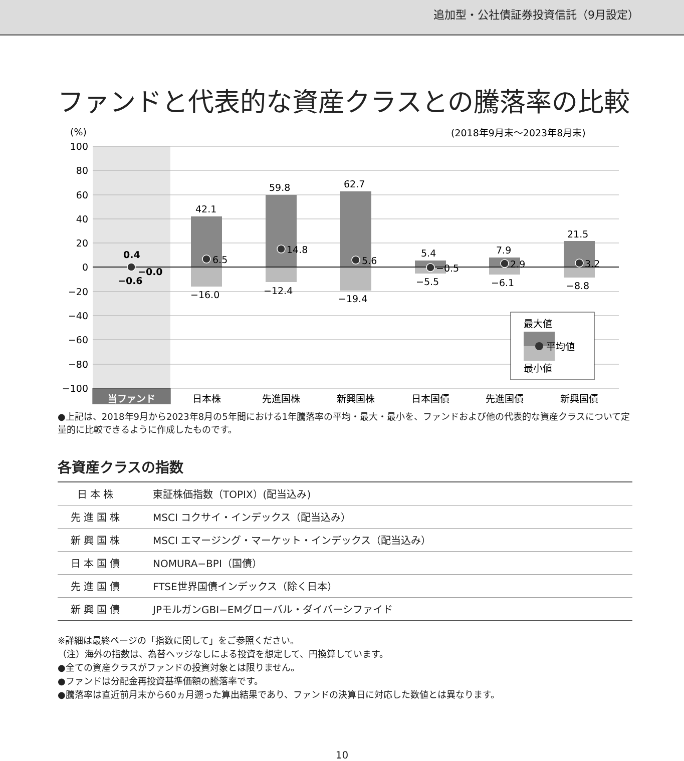追加型・公社債証券投資信託（9月設定）
ファンドと代表的な資産クラスとの騰落率の比較
(%)
(2018年9月末〜2023年8月末)
100
80
60
40
20
0
−20
−40
−60
−80
−100
0.4
−0.0
−0.6
42.1
6.5
−16.0
59.8
14.8
−12.4
62.7
5.6
−19.4
5.4
−0.5
−5.5
7.9
2.9
−6.1
21.5
3.2
−8.8
最大値
平均値
最小値
当ファンド
日本株
先進国株
新興国株
日本国債
先進国債
新興国債
●上記は、2018年9月から2023年8月の5年間における1年騰落率の平均・最大・最小を、ファンドおよび他の代表的な資産クラスについて定量的に比較できるように作成したものです。
各資産クラスの指数
| 日本株 | 東証株価指数（TOPIX）(配当込み) |
| 先進国株 | MSCI コクサイ・インデックス（配当込み） |
| 新興国株 | MSCI エマージング・マーケット・インデックス（配当込み） |
| 日本国債 | NOMURA−BPI（国債） |
| 先進国債 | FTSE世界国債インデックス（除く日本） |
| 新興国債 | JPモルガンGBI−EMグローバル・ダイバーシファイド |
※詳細は最終ページの「指数に関して」をご参照ください。
（注）海外の指数は、為替ヘッジなしによる投資を想定して、円換算しています。
●全ての資産クラスがファンドの投資対象とは限りません。
●ファンドは分配金再投資基準価額の騰落率です。
●騰落率は直近前月末から60ヵ月遡った算出結果であり、ファンドの決算日に対応した数値とは異なります。
10